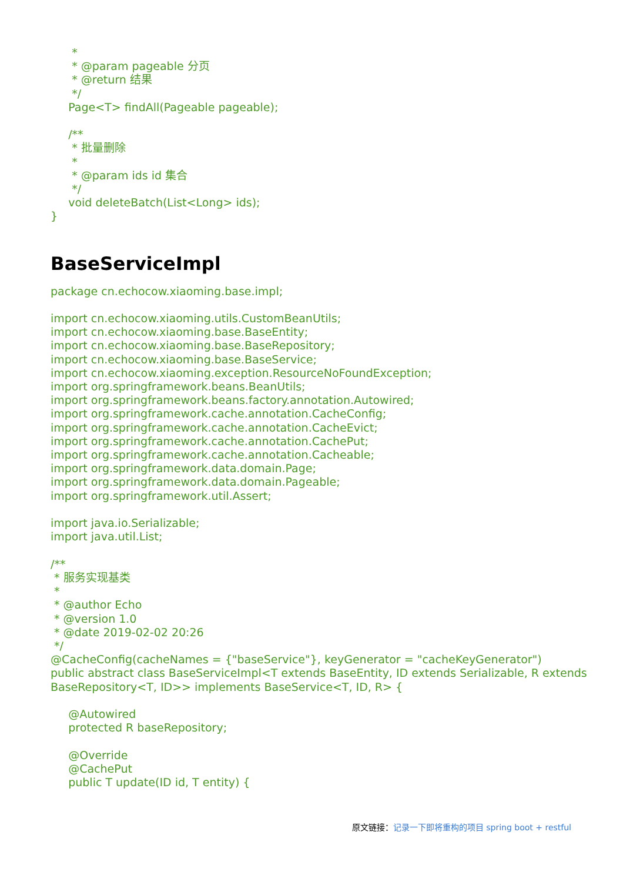*
      * @param pageable 分页
      * @return 结果
      */
     Page<T> findAll(Pageable pageable);

     /**
      * 批量删除
      *
      * @param ids id 集合
      */
     void deleteBatch(List<Long> ids);
}
BaseServiceImpl
package cn.echocow.xiaoming.base.impl;

import cn.echocow.xiaoming.utils.CustomBeanUtils;
import cn.echocow.xiaoming.base.BaseEntity;
import cn.echocow.xiaoming.base.BaseRepository;
import cn.echocow.xiaoming.base.BaseService;
import cn.echocow.xiaoming.exception.ResourceNoFoundException;
import org.springframework.beans.BeanUtils;
import org.springframework.beans.factory.annotation.Autowired;
import org.springframework.cache.annotation.CacheConfig;
import org.springframework.cache.annotation.CacheEvict;
import org.springframework.cache.annotation.CachePut;
import org.springframework.cache.annotation.Cacheable;
import org.springframework.data.domain.Page;
import org.springframework.data.domain.Pageable;
import org.springframework.util.Assert;

import java.io.Serializable;
import java.util.List;

/**
 * 服务实现基类
 *
 * @author Echo
 * @version 1.0
 * @date 2019-02-02 20:26
 */
@CacheConfig(cacheNames = {"baseService"}, keyGenerator = "cacheKeyGenerator")
public abstract class BaseServiceImpl<T extends BaseEntity, ID extends Serializable, R extends
BaseRepository<T, ID>> implements BaseService<T, ID, R> {

     @Autowired
     protected R baseRepository;

     @Override
     @CachePut
     public T update(ID id, T entity) {
原文链接：记录一下即将重构的项目 spring boot + restful